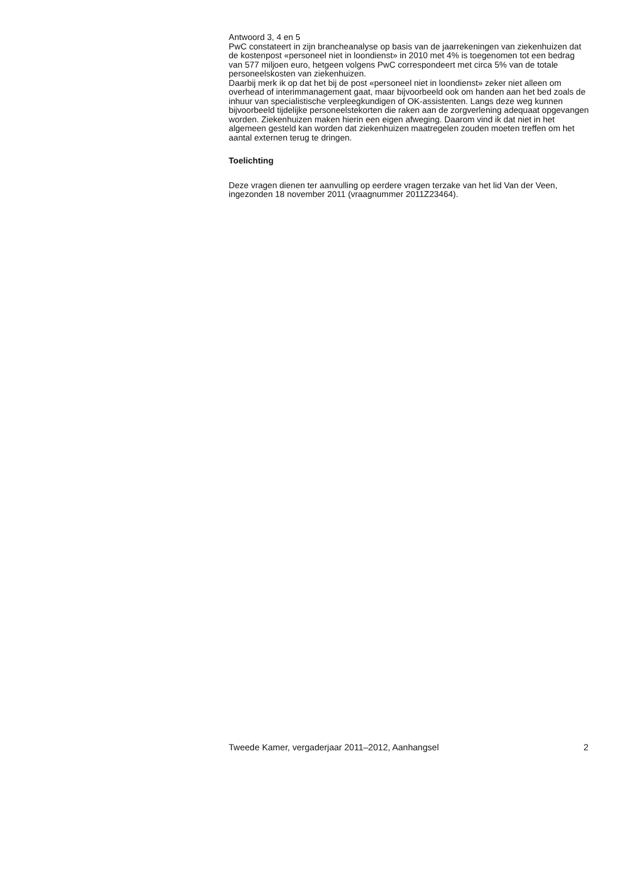Antwoord 3, 4 en 5
PwC constateert in zijn brancheanalyse op basis van de jaarrekeningen van ziekenhuizen dat de kostenpost «personeel niet in loondienst» in 2010 met 4% is toegenomen tot een bedrag van 577 miljoen euro, hetgeen volgens PwC correspondeert met circa 5% van de totale personeelskosten van ziekenhuizen.
Daarbij merk ik op dat het bij de post «personeel niet in loondienst» zeker niet alleen om overhead of interimmanagement gaat, maar bijvoorbeeld ook om handen aan het bed zoals de inhuur van specialistische verpleegkundigen of OK-assistenten. Langs deze weg kunnen bijvoorbeeld tijdelijke personeelstekorten die raken aan de zorgverlening adequaat opgevangen worden. Ziekenhuizen maken hierin een eigen afweging. Daarom vind ik dat niet in het algemeen gesteld kan worden dat ziekenhuizen maatregelen zouden moeten treffen om het aantal externen terug te dringen.
Toelichting
Deze vragen dienen ter aanvulling op eerdere vragen terzake van het lid Van der Veen, ingezonden 18 november 2011 (vraagnummer 2011Z23464).
Tweede Kamer, vergaderjaar 2011–2012, Aanhangsel 2